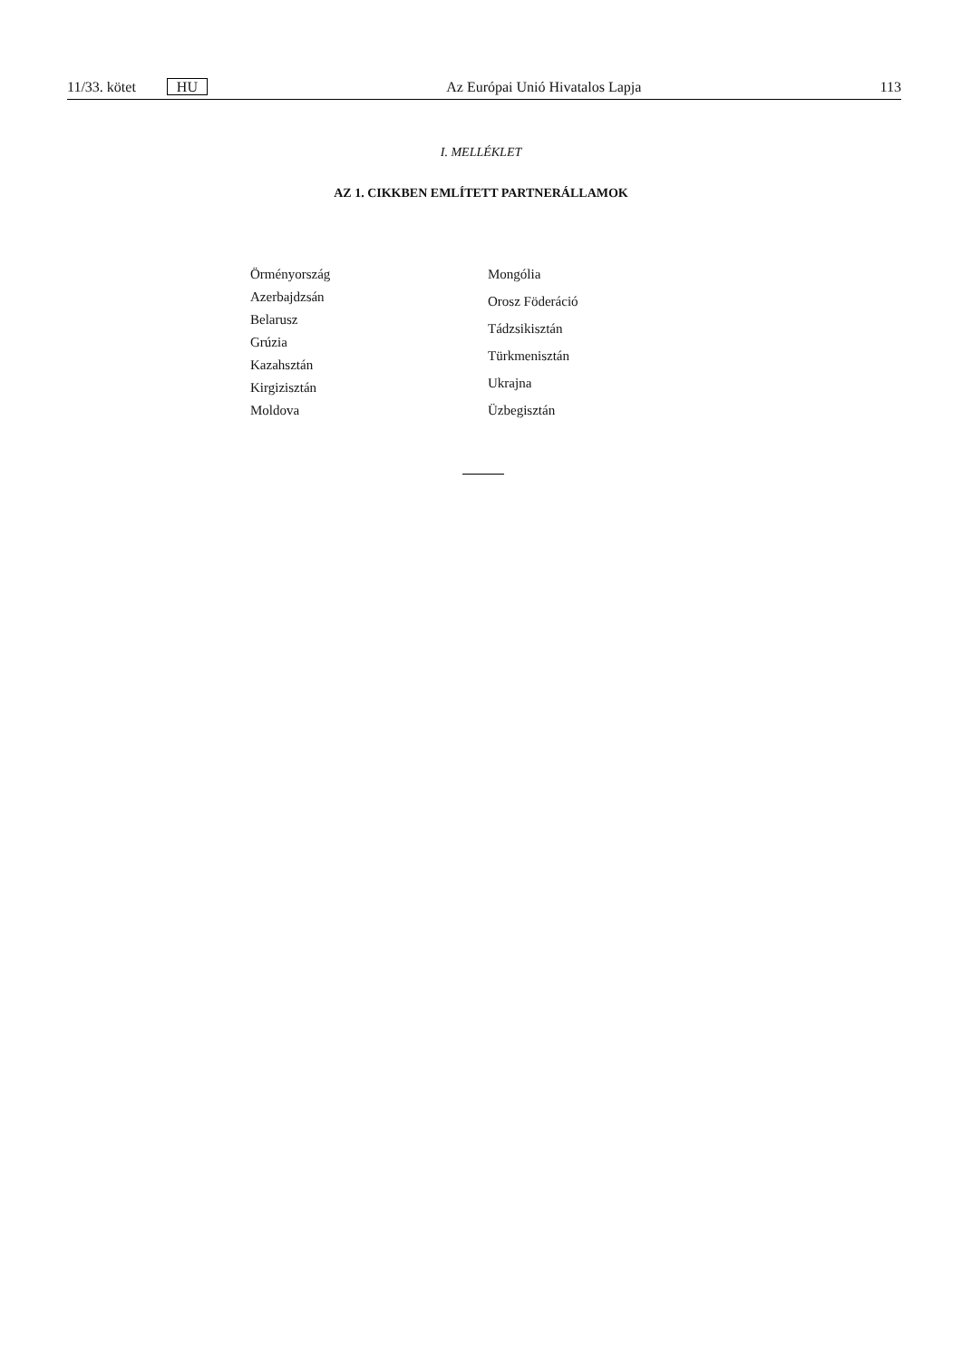11/33. kötet HU Az Európai Unió Hivatalos Lapja 113
I. MELLÉKLET
AZ 1. CIKKBEN EMLÍTETT PARTNERÁLLAMOK
Örményország
Azerbajdzsán
Belarusz
Grúzia
Kazahsztán
Kirgizisztán
Moldova
Mongólia
Orosz Föderáció
Tádzsikisztán
Türkmenisztán
Ukrajna
Üzbegisztán